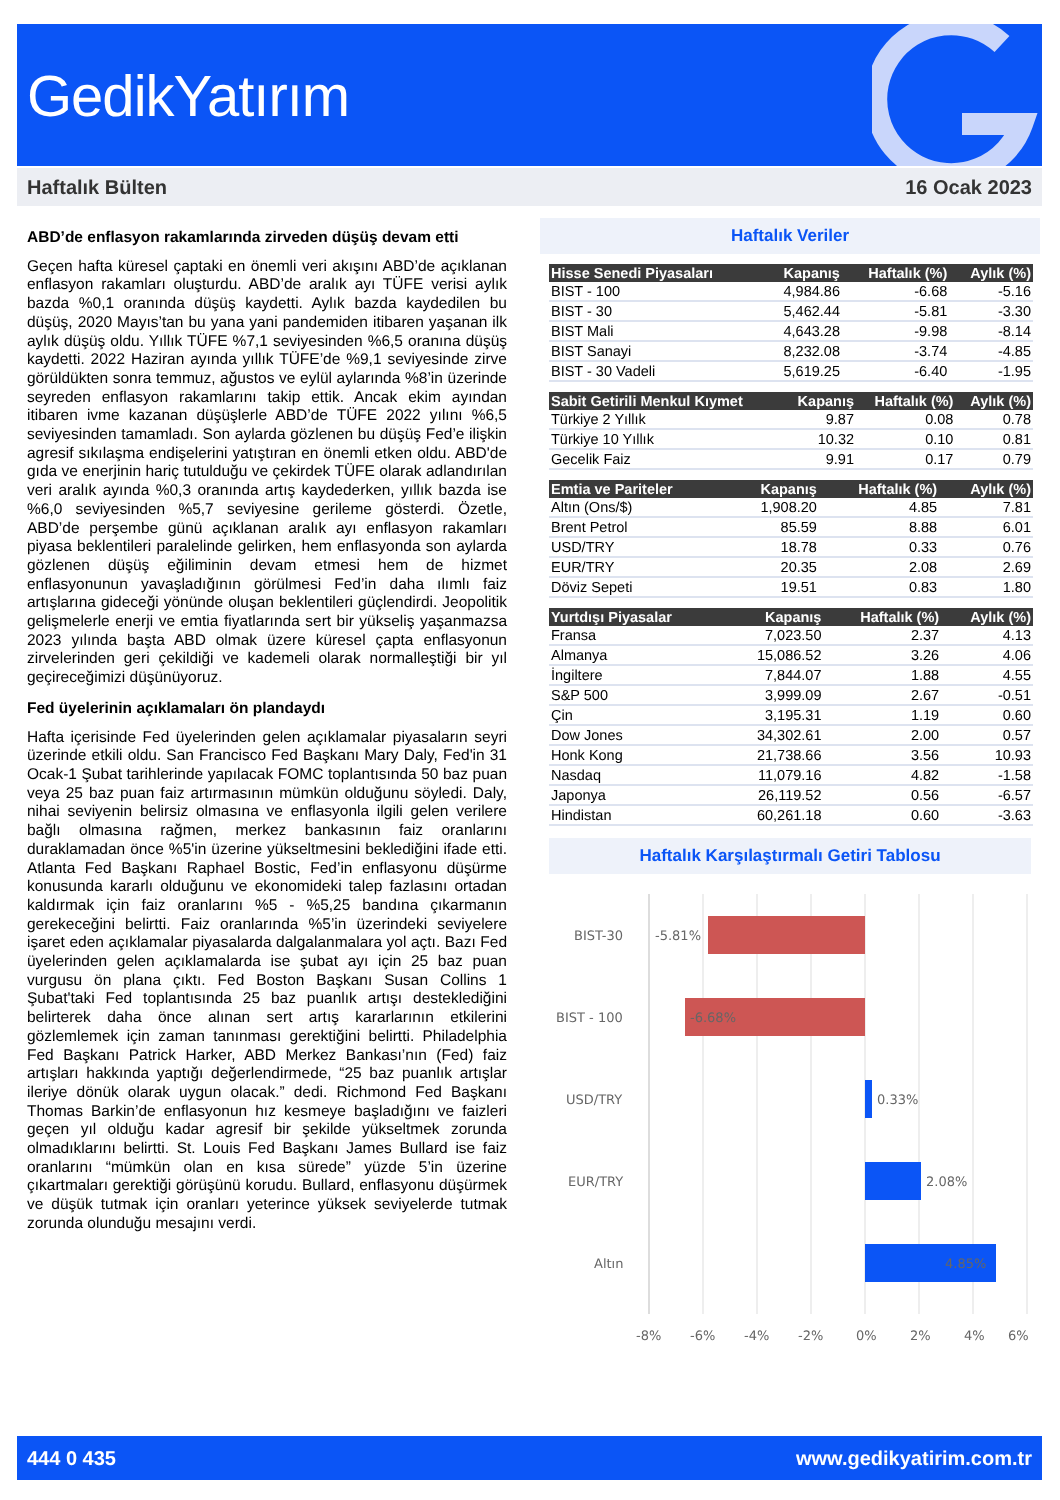GedikYatırım
Haftalık Bülten 16 Ocak 2023
ABD’de enflasyon rakamlarında zirveden düşüş devam etti
Geçen hafta küresel çaptaki en önemli veri akışını ABD’de açıklanan enflasyon rakamları oluşturdu. ABD’de aralık ayı TÜFE verisi aylık bazda %0,1 oranında düşüş kaydetti. Aylık bazda kaydedilen bu düşüş, 2020 Mayıs’tan bu yana yani pandemiden itibaren yaşanan ilk aylık düşüş oldu. Yıllık TÜFE %7,1 seviyesinden %6,5 oranına düşüş kaydetti. 2022 Haziran ayında yıllık TÜFE’de %9,1 seviyesinde zirve görüldükten sonra temmuz, ağustos ve eylül aylarında %8’in üzerinde seyreden enflasyon rakamlarını takip ettik. Ancak ekim ayından itibaren ivme kazanan düşüşlerle ABD’de TÜFE 2022 yılını %6,5 seviyesinden tamamladı. Son aylarda gözlenen bu düşüş Fed’e ilişkin agresif sıkılaşma endişelerini yatıştıran en önemli etken oldu. ABD'de gıda ve enerjinin hariç tutulduğu ve çekirdek TÜFE olarak adlandırılan veri aralık ayında %0,3 oranında artış kaydederken, yıllık bazda ise %6,0 seviyesinden %5,7 seviyesine gerileme gösterdi. Özetle, ABD’de perşembe günü açıklanan aralık ayı enflasyon rakamları piyasa beklentileri paralelinde gelirken, hem enflasyonda son aylarda gözlenen düşüş eğiliminin devam etmesi hem de hizmet enflasyonunun yavaşladığının görülmesi Fed’in daha ılımlı faiz artışlarına gideceği yönünde oluşan beklentileri güçlendirdi. Jeopolitik gelişmelerle enerji ve emtia fiyatlarında sert bir yükseliş yaşanmazsa 2023 yılında başta ABD olmak üzere küresel çapta enflasyonun zirvelerinden geri çekildiği ve kademeli olarak normalleştiği bir yıl geçireceğimizi düşünüyoruz.
Fed üyelerinin açıklamaları ön plandaydı
Hafta içerisinde Fed üyelerinden gelen açıklamalar piyasaların seyri üzerinde etkili oldu. San Francisco Fed Başkanı Mary Daly, Fed'in 31 Ocak-1 Şubat tarihlerinde yapılacak FOMC toplantısında 50 baz puan veya 25 baz puan faiz artırmasının mümkün olduğunu söyledi. Daly, nihai seviyenin belirsiz olmasına ve enflasyonla ilgili gelen verilere bağlı olmasına rağmen, merkez bankasının faiz oranlarını duraklamadan önce %5'in üzerine yükseltmesini beklediğini ifade etti. Atlanta Fed Başkanı Raphael Bostic, Fed’in enflasyonu düşürme konusunda kararlı olduğunu ve ekonomideki talep fazlasını ortadan kaldırmak için faiz oranlarını %5 - %5,25 bandına çıkarmanın gerekeceğini belirtti. Faiz oranlarında %5’in üzerindeki seviyelere işaret eden açıklamalar piyasalarda dalgalanmalara yol açtı. Bazı Fed üyelerinden gelen açıklamalarda ise şubat ayı için 25 baz puan vurgusu ön plana çıktı. Fed Boston Başkanı Susan Collins 1 Şubat'taki Fed toplantısında 25 baz puanlık artışı desteklediğini belirterek daha önce alınan sert artış kararlarının etkilerini gözlemlemek için zaman tanınması gerektiğini belirtti. Philadelphia Fed Başkanı Patrick Harker, ABD Merkez Bankası’nın (Fed) faiz artışları hakkında yaptığı değerlendirmede, “25 baz puanlık artışlar ileriye dönük olarak uygun olacak.” dedi. Richmond Fed Başkanı Thomas Barkin’de enflasyonun hız kesmeye başladığını ve faizleri geçen yıl olduğu kadar agresif bir şekilde yükseltmek zorunda olmadıklarını belirtti. St. Louis Fed Başkanı James Bullard ise faiz oranlarını “mümkün olan en kısa sürede” yüzde 5’in üzerine çıkartmaları gerektiği görüşünü korudu. Bullard, enflasyonu düşürmek ve düşük tutmak için oranları yeterince yüksek seviyelerde tutmak zorunda olunduğu mesajını verdi.
Haftalık Veriler
| Hisse Senedi Piyasaları | Kapanış | Haftalık (%) | Aylık (%) |
| --- | --- | --- | --- |
| BIST - 100 | 4,984.86 | -6.68 | -5.16 |
| BIST - 30 | 5,462.44 | -5.81 | -3.30 |
| BIST Mali | 4,643.28 | -9.98 | -8.14 |
| BIST Sanayi | 8,232.08 | -3.74 | -4.85 |
| BIST - 30 Vadeli | 5,619.25 | -6.40 | -1.95 |
| Sabit Getirili Menkul Kıymet | Kapanış | Haftalık (%) | Aylık (%) |
| --- | --- | --- | --- |
| Türkiye 2 Yıllık | 9.87 | 0.08 | 0.78 |
| Türkiye 10 Yıllık | 10.32 | 0.10 | 0.81 |
| Gecelik Faiz | 9.91 | 0.17 | 0.79 |
| Emtia ve Pariteler | Kapanış | Haftalık (%) | Aylık (%) |
| --- | --- | --- | --- |
| Altın (Ons/$) | 1,908.20 | 4.85 | 7.81 |
| Brent Petrol | 85.59 | 8.88 | 6.01 |
| USD/TRY | 18.78 | 0.33 | 0.76 |
| EUR/TRY | 20.35 | 2.08 | 2.69 |
| Döviz Sepeti | 19.51 | 0.83 | 1.80 |
| Yurtdışı Piyasalar | Kapanış | Haftalık (%) | Aylık (%) |
| --- | --- | --- | --- |
| Fransa | 7,023.50 | 2.37 | 4.13 |
| Almanya | 15,086.52 | 3.26 | 4.06 |
| İngiltere | 7,844.07 | 1.88 | 4.55 |
| S&P 500 | 3,999.09 | 2.67 | -0.51 |
| Çin | 3,195.31 | 1.19 | 0.60 |
| Dow Jones | 34,302.61 | 2.00 | 0.57 |
| Honk Kong | 21,738.66 | 3.56 | 10.93 |
| Nasdaq | 11,079.16 | 4.82 | -1.58 |
| Japonya | 26,119.52 | 0.56 | -6.57 |
| Hindistan | 60,261.18 | 0.60 | -3.63 |
Haftalık Karşılaştırmalı Getiri Tablosu
BIST-30
-5.81%
BIST - 100
-6.68%
USD/TRY
0.33%
EUR/TRY
2.08%
Altın
4.85%
-8%
-6%
-4%
-2%
0%
2%
4%
6%
444 0 435 www.gedikyatirim.com.tr